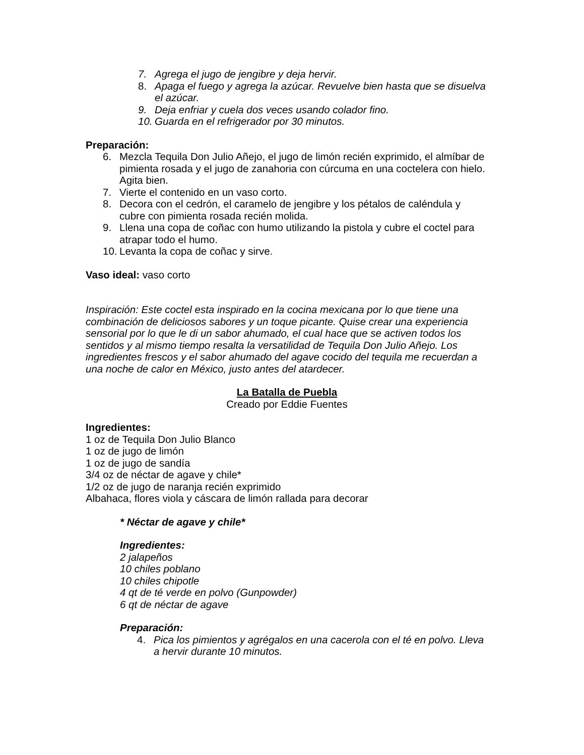7. Agrega el jugo de jengibre y deja hervir.
8. Apaga el fuego y agrega la azúcar. Revuelve bien hasta que se disuelva el azúcar.
9. Deja enfriar y cuela dos veces usando colador fino.
10. Guarda en el refrigerador por 30 minutos.
Preparación:
6. Mezcla Tequila Don Julio Añejo, el jugo de limón recién exprimido, el almíbar de pimienta rosada y el jugo de zanahoria con cúrcuma en una coctelera con hielo. Agita bien.
7. Vierte el contenido en un vaso corto.
8. Decora con el cedrón, el caramelo de jengibre y los pétalos de caléndula y cubre con pimienta rosada recién molida.
9. Llena una copa de coñac con humo utilizando la pistola y cubre el coctel para atrapar todo el humo.
10. Levanta la copa de coñac y sirve.
Vaso ideal: vaso corto
Inspiración: Este coctel esta inspirado en la cocina mexicana por lo que tiene una combinación de deliciosos sabores y un toque picante. Quise crear una experiencia sensorial por lo que le di un sabor ahumado, el cual hace que se activen todos los sentidos y al mismo tiempo resalta la versatilidad de Tequila Don Julio Añejo. Los ingredientes frescos y el sabor ahumado del agave cocido del tequila me recuerdan a una noche de calor en México, justo antes del atardecer.
La Batalla de Puebla
Creado por Eddie Fuentes
Ingredientes:
1 oz de Tequila Don Julio Blanco
1 oz de jugo de limón
1 oz de jugo de sandía
3/4 oz de néctar de agave y chile*
1/2 oz de jugo de naranja recién exprimido
Albahaca, flores viola y cáscara de limón rallada para decorar
* Néctar de agave y chile*
Ingredientes:
2 jalapeños
10 chiles poblano
10 chiles chipotle
4 qt de té verde en polvo (Gunpowder)
6 qt de néctar de agave
Preparación:
4. Pica los pimientos y agrégalos en una cacerola con el té en polvo. Lleva a hervir durante 10 minutos.